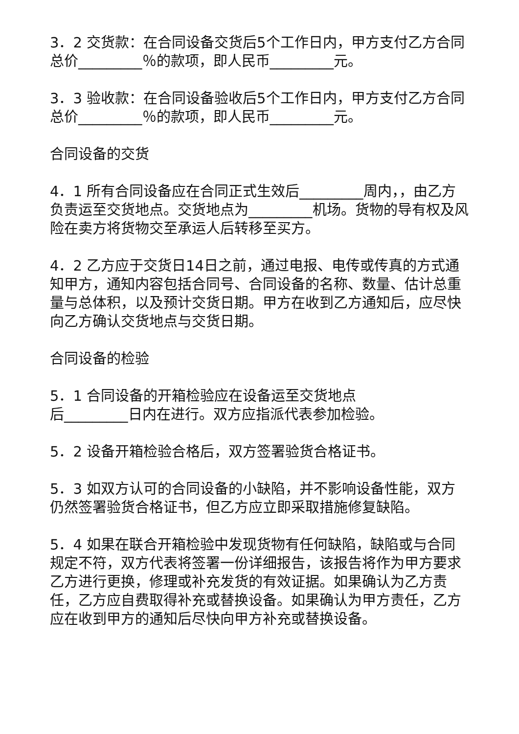3．2 交货款：在合同设备交货后5个工作日内，甲方支付乙方合同总价_________％的款项，即人民币_________元。
3．3 验收款：在合同设备验收后5个工作日内，甲方支付乙方合同总价_________％的款项，即人民币_________元。
合同设备的交货
4．1 所有合同设备应在合同正式生效后_________周内，，由乙方负责运至交货地点。交货地点为_________机场。货物的导有权及风险在卖方将货物交至承运人后转移至买方。
4．2 乙方应于交货日14日之前，通过电报、电传或传真的方式通知甲方，通知内容包括合同号、合同设备的名称、数量、估计总重量与总体积，以及预计交货日期。甲方在收到乙方通知后，应尽快向乙方确认交货地点与交货日期。
合同设备的检验
5．1 合同设备的开箱检验应在设备运至交货地点
后_________日内在进行。双方应指派代表参加检验。
5．2 设备开箱检验合格后，双方签署验货合格证书。
5．3 如双方认可的合同设备的小缺陷，并不影响设备性能，双方仍然签署验货合格证书，但乙方应立即采取措施修复缺陷。
5．4 如果在联合开箱检验中发现货物有任何缺陷，缺陷或与合同规定不符，双方代表将签署一份详细报告，该报告将作为甲方要求乙方进行更换，修理或补充发货的有效证据。如果确认为乙方责任，乙方应自费取得补充或替换设备。如果确认为甲方责任，乙方应在收到甲方的通知后尽快向甲方补充或替换设备。